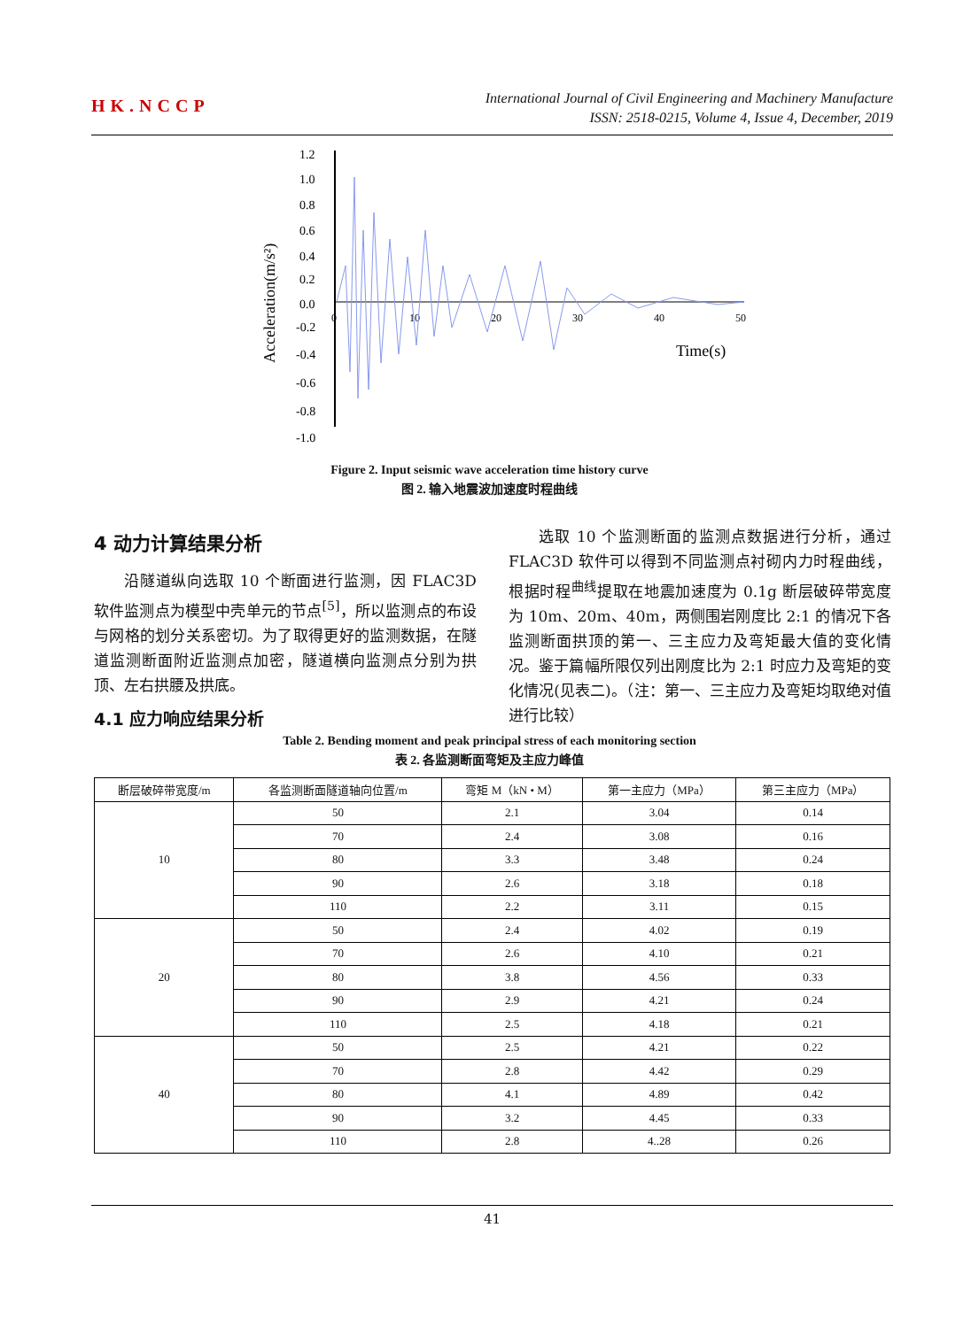HK.NCCP
International Journal of Civil Engineering and Machinery Manufacture
ISSN: 2518-0215, Volume 4, Issue 4, December, 2019
Acceleration(m/s²)
1.2
1.0
0.8
0.6
0.4
0.2
0.0
-0.2
-0.4
-0.6
-0.8
-1.0
0
10
20
30
40
50
Time(s)
Figure 2. Input seismic wave acceleration time history curve
图 2. 输入地震波加速度时程曲线
4 动力计算结果分析
沿隧道纵向选取 10 个断面进行监测，因 FLAC3D 软件监测点为模型中壳单元的节点<sup>[5]</sup>，所以监测点的布设与网格的划分关系密切。为了取得更好的监测数据，在隧道监测断面附近监测点加密，隧道横向监测点分别为拱顶、左右拱腰及拱底。
4.1 应力响应结果分析
选取 10 个监测断面的监测点数据进行分析，通过 FLAC3D 软件可以得到不同监测点衬砌内力时程曲线，根据时程<sup>曲线</sup>提取在地震加速度为 0.1g 断层破碎带宽度为 10m、20m、40m，两侧围岩刚度比 2:1 的情况下各监测断面拱顶的第一、三主应力及弯矩最大值的变化情况。鉴于篇幅所限仅列出刚度比为 2:1 时应力及弯矩的变化情况(见表二)。（注：第一、三主应力及弯矩均取绝对值进行比较）
Table 2. Bending moment and peak principal stress of each monitoring section
表 2. 各监测断面弯矩及主应力峰值
| 断层破碎带宽度/m | 各监测断面隧道轴向位置/m | 弯矩 M（kN • M） | 第一主应力（MPa） | 第三主应力（MPa） |
| --- | --- | --- | --- | --- |
| 10 | 50 | 2.1 | 3.04 | 0.14 |
| | 70 | 2.4 | 3.08 | 0.16 |
| | 80 | 3.3 | 3.48 | 0.24 |
| | 90 | 2.6 | 3.18 | 0.18 |
| | 110 | 2.2 | 3.11 | 0.15 |
| 20 | 50 | 2.4 | 4.02 | 0.19 |
| | 70 | 2.6 | 4.10 | 0.21 |
| | 80 | 3.8 | 4.56 | 0.33 |
| | 90 | 2.9 | 4.21 | 0.24 |
| | 110 | 2.5 | 4.18 | 0.21 |
| 40 | 50 | 2.5 | 4.21 | 0.22 |
| | 70 | 2.8 | 4.42 | 0.29 |
| | 80 | 4.1 | 4.89 | 0.42 |
| | 90 | 3.2 | 4.45 | 0.33 |
| | 110 | 2.8 | 4..28 | 0.26 |
41